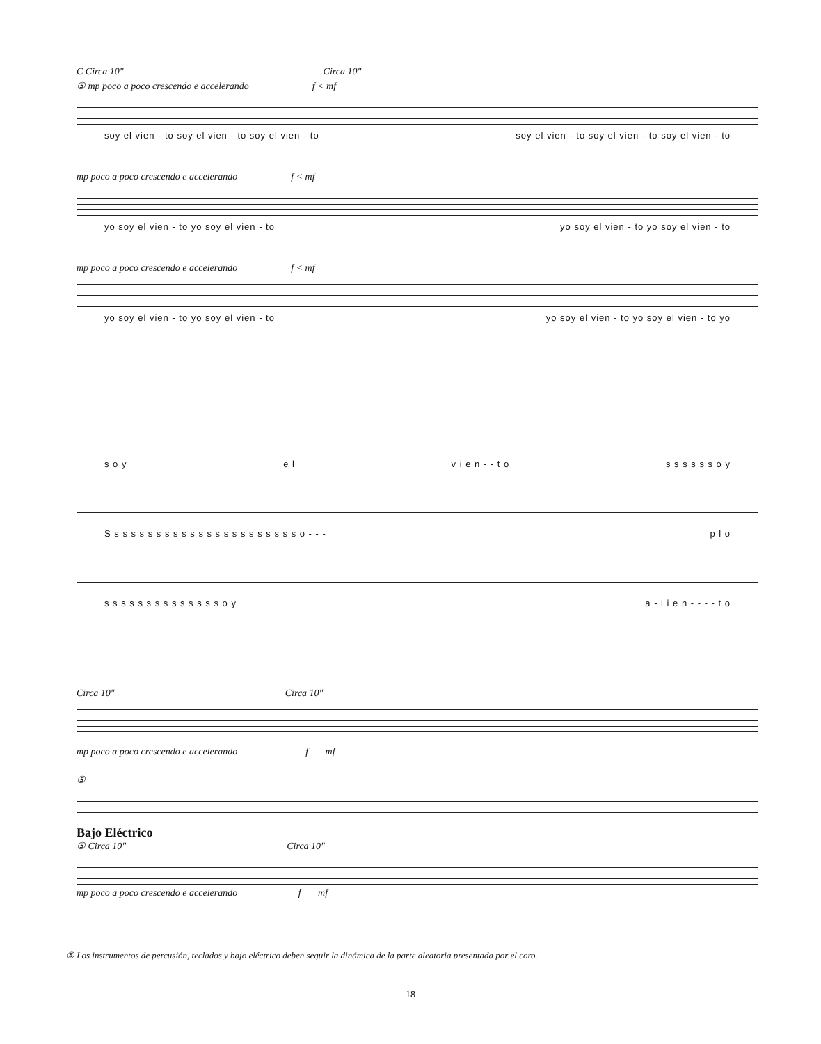C Circa 10" Circa 10"
⑤ mp poco a poco crescendo e accelerando f < mf
soy el vien - to soy el vien - to soy el vien - to soy el vien - to soy el vien - to soy el vien - to
mp poco a poco crescendo e accelerando f < mf
yo soy el vien - to yo soy el vien - to yo soy el vien - to yo soy el vien - to
mp poco a poco crescendo e accelerando f < mf
yo soy el vien - to yo soy el vien - to yo soy el vien - to yo soy el vien - to yo
s o y e l v i e n - - t o s s s s s s o y
S s s s s s s s s s s s s s s s s s s s s s s o - - - p l o
s s s s s s s s s s s s s s o y a - l i e n - - - - t o
Circa 10" Circa 10"
mp poco a poco crescendo e accelerando f mf
⑤
Bajo Eléctrico
⑤ Circa 10" Circa 10"
mp poco a poco crescendo e accelerando f mf
⑤ Los instrumentos de percusión, teclados y bajo eléctrico deben seguir la dinámica de la parte aleatoria presentada por el coro.
18